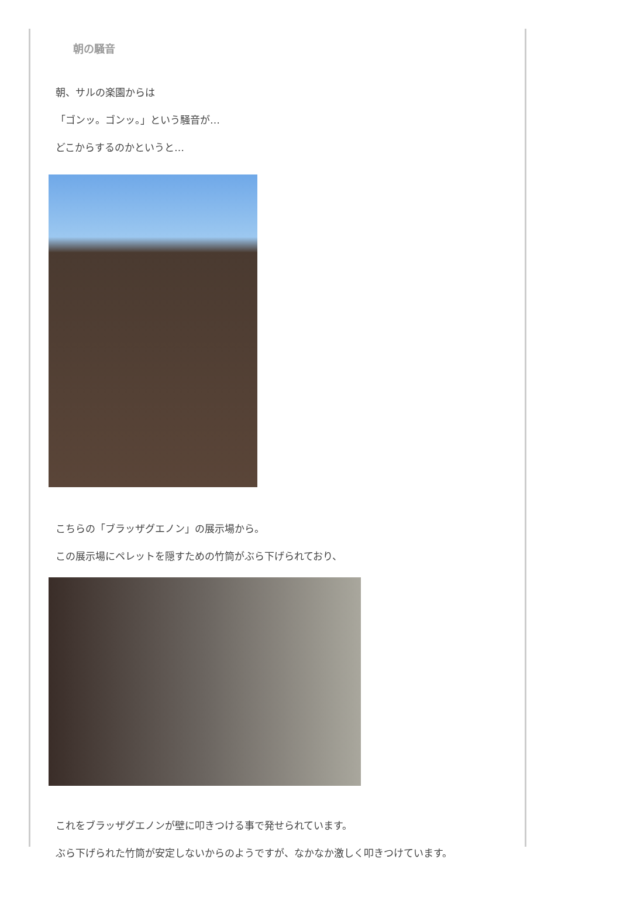朝の騒音
朝、サルの楽園からは
「ゴンッ。ゴンッ。」という騒音が…
どこからするのかというと…
こちらの「ブラッザグエノン」の展示場から。
この展示場にペレットを隠すための竹筒がぶら下げられており、
これをブラッザグエノンが壁に叩きつける事で発せられています。
ぶら下げられた竹筒が安定しないからのようですが、なかなか激しく叩きつけています。